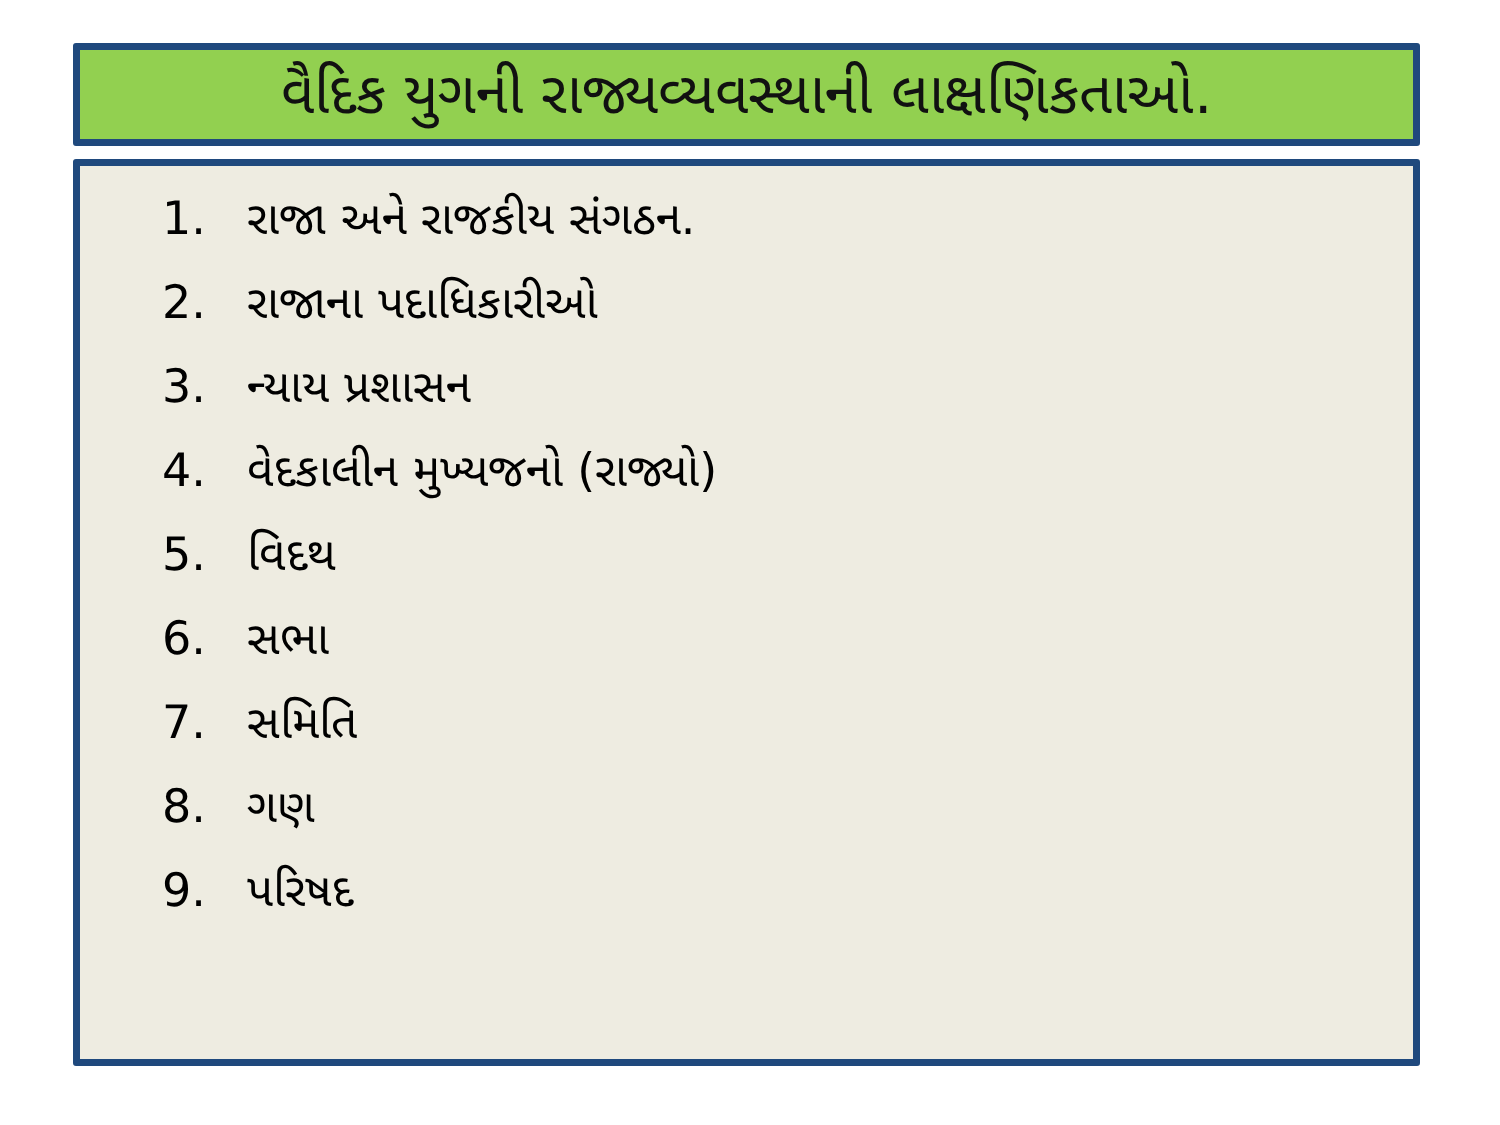વૈદિક યુગની રાજ્યવ્યવસ્થાની લાક્ષણિકતાઓ.
1. રાજા અને રાજકીય સંગઠન.
2. રાજાના પદાધિકારીઓ
3. ન્યાય પ્રશાસન
4. વેદકાલીન મુખ્યજનો (રાજ્યો)
5. વિદથ
6. સભા
7. સમિતિ
8. ગણ
9. પરિષદ